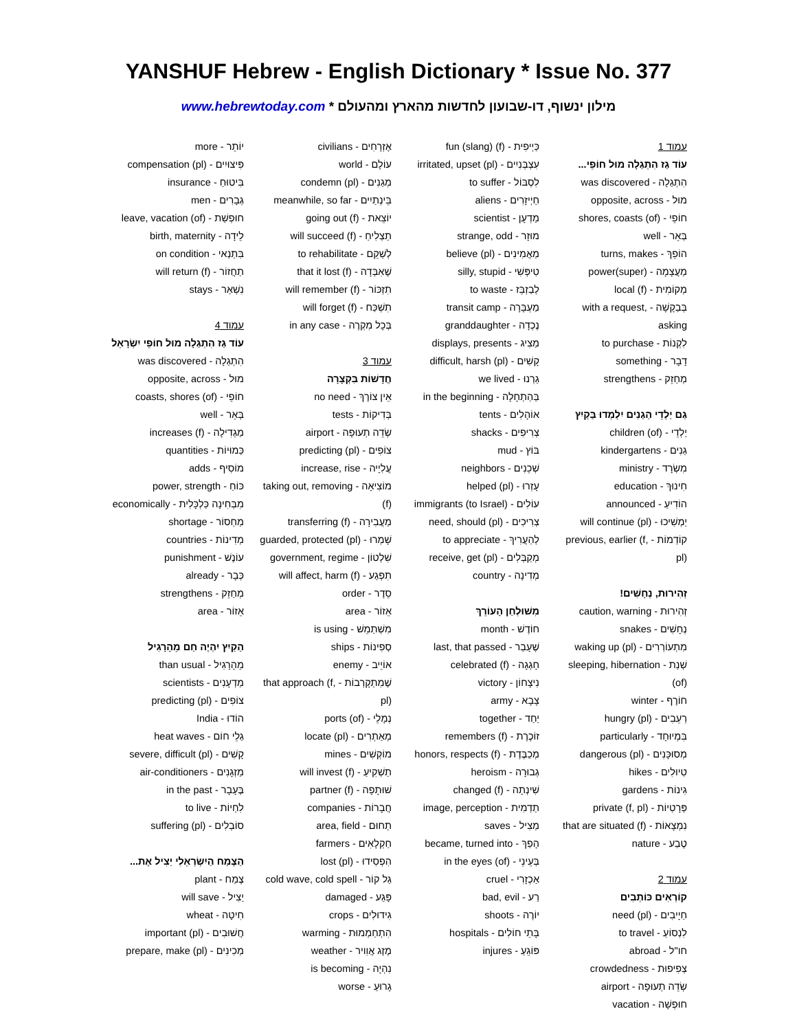YANSHUF Hebrew - English Dictionary * Issue No. 377
מילון ינשוף, דו-שבועון לחדשות מהארץ ומהעולם * www.hebrewtoday.com
עמוד 1
עוֹד גַז הִתְגַלָה מוּל חוֹפֵי...
הִתְגַלָה - was discovered
מוּל - opposite, across
חוֹפֵי - shores, coasts (of)
בְּאֵר - well
הוֹפֵךְ - turns, makes
מַעֲצָמָה - (super)power
מְקוֹמִית - local (f)
בְּבַקָשָׁה - with a request, asking
לִקְנוֹת - to purchase
דָבָר - something
מְחַזֵק - strengthens
גַם יַלְדֵי הַגַנִים יִלְמְדוּ בַּקַיִץ
יַלְדֵי - children (of)
גַנִים - kindergartens
מִשְׂרָד - ministry
חִינוּךְ - education
הוֹדִיעַ - announced
יַמְשִׁיכוּ - will continue (pl)
קוֹדְמוֹת - previous, earlier (f, pl)
זְהִירוּת, נְחָשִׁים!
זְהִירוּת - caution, warning
נְחָשִׁים - snakes
מִתְעוֹרְרִים - waking up (pl)
שְׁנַת - sleeping, hibernation (of)
חוֹרֶף - winter
רְעֵבִים - hungry (pl)
בִּמְיוּחָד - particularly
מְסוּכָּנִים - dangerous (pl)
טִיוּלִים - hikes
גִינוֹת - gardens
פְּרָטִיוֹת - private (f, pl)
נִמְצָאוֹת - that are situated (f)
טֶבַע - nature
עמוד 2
קוֹרְאִים כּוֹתְבִים
חַיָיבִים - need (pl)
לִנְסוֹעַ - to travel
חו"ל - abroad
צְפִיפוּת - crowdedness
שְׂדֵה תְעוּפָה - airport
חוּפְשָׁה - vacation
כַּיְיפִית - fun (slang) (f)
עִצְבְּנִיִים - irritated, upset (pl)
לִסְבּוֹל - to suffer
חַיְיזָרִים - aliens
מַדְעָן - scientist
מוּזָר - strange, odd
מַאֲמִינִים - believe (pl)
טִיפְּשִׁי - silly, stupid
לְבַזְבֵּז - to waste
מַעְבָּרָה - transit camp
נֶכְדָה - granddaughter
מַצִיג - displays, presents
קָשִׁים - difficult, harsh (pl)
גַרְנוּ - we lived
בַּהַתְחָלָה - in the beginning
אוֹהָלִים - tents
צְרִיפִים - shacks
בּוֹץ - mud
שְׁכֵנִים - neighbors
עָזְרוּ - helped (pl)
עוֹלִים - immigrants (to Israel)
צְרִיכִים - need, should (pl)
לְהַעֲרִיךְ - to appreciate
מְקַבְּלִים - receive, get (pl)
מְדִינָה - country
מִשׁוּלְחַן הָעוֹרֵךְ
חוֹדֶשׁ - month
שֶׁעָבַר - last, that passed
חָגְגָה - celebrated (f)
נִיצָחוֹן - victory
צָבָא - army
יַחַד - together
זוֹכֶרֶת - remembers (f)
מְכַבֶּדֶת - honors, respects (f)
גְבוּרָה - heroism
שִׁינְתָה - changed (f)
תַדְמִית - image, perception
מַצִיל - saves
הָפַךְ - became, turned into
בְּעֵינֵי - in the eyes (of)
אַכְזָרִי - cruel
רַע - bad, evil
יוֹרֶה - shoots
בָּתֵי חוֹלִים - hospitals
פּוֹגֵעַ - injures
אֶזְרָחִים - civilians
עוֹלָם - world
מְגַנִים - condemn (pl)
בֵּינְתַיִים - meanwhile, so far
יוֹצֵאת - going out (f)
תַצְלִיחַ - will succeed (f)
לְשַׁקֵם - to rehabilitate
שֶׁאִבְּדָה - that it lost (f)
תִזְכּוֹר - will remember (f)
תִשְׁכַּח - will forget (f)
בְּכָל מִקְרֶה - in any case
עמוד 3
חֲדָשׁוֹת בִּקְצָרָה
אֵין צוֹרֶךְ - no need
בְּדִיקוֹת - tests
שְׂדֵה תְעוּפָה - airport
צוֹפִים - predicting (pl)
עֲלִיָיה - increase, rise
מוֹצִיאָה - taking out, removing (f)
מַעֲבִירָה - transferring (f)
שָׁמְרוּ - guarded, protected (pl)
שִׁלְטוֹן - government, regime
תִפְגַע - will affect, harm (f)
סֵדֶר - order
אֵזוֹר - area
מִשְׁתַמֵשׁ - is using
סְפִינוֹת - ships
אוֹיֵיב - enemy
שֶׁמִתְקָרְבוֹת - that approach (f, pl)
נְמָלֵי - ports (of)
מְאַתְרִים - locate (pl)
מוֹקְשִׁים - mines
תַשְׁקִיעַ - will invest (f)
שׁוּתָפָה - partner (f)
חֲבָרוֹת - companies
תְחוּם - area, field
חַקְלָאִים - farmers
הִפְסִידוּ - lost (pl)
גַל קוֹר - cold wave, cold spell
פָּגַע - damaged
גִידוּלִים - crops
הִתְחַמְמוּת - warming
מֶזֶג אֲוִויר - weather
נִהְיָה - is becoming
גָרוּעַ - worse
יוֹתֵר - more
פִּיצוּיִים - compensation (pl)
בִּיטוּחַ - insurance
גְבָרִים - men
חוּפְשַׁת - leave, vacation (of)
לֵידָה - birth, maternity
בִּתְנַאי - on condition
תַחֲזוֹר - will return (f)
נִשְׁאַר - stays
עמוד 4
עוֹד גַז הִתְגַלָה מוּל חוֹפֵי יִשְׂרָאֵל
הִתְגַלָה - was discovered
מוּל - opposite, across
חוֹפֵי - coasts, shores (of)
בְּאֵר - well
מַגְדִילָה - increases (f)
כַּמוּיוֹת - quantities
מוֹסִיף - adds
כּוֹחַ - power, strength
מִבְּחִינָה כַּלְכָּלִית - economically
מַחְסוֹר - shortage
מְדִינוֹת - countries
עוֹנֶשׁ - punishment
כְּבָר - already
מְחַזֵק - strengthens
אֵזוֹר - area
הַקַיִץ יִהְיֶה חַם מֵהָרָגִיל
מֵהָרָגִיל - than usual
מַדְעָנִים - scientists
צוֹפִים - predicting (pl)
הוֹדוּ - India
גַלֵי חוֹם - heat waves
קָשִׁים - severe, difficult (pl)
מַזְגָנִים - air-conditioners
בֶּעָבָר - in the past
לִחְיוֹת - to live
סוֹבְלִים - suffering (pl)
הַצֶמַח הַיִשְׂרְאֵלִי יַצִיל אֶת...
צֶמַח - plant
יַצִיל - will save
חִיטָה - wheat
חֲשׁוּבִים - important (pl)
מְכִינִים - prepare, make (pl)